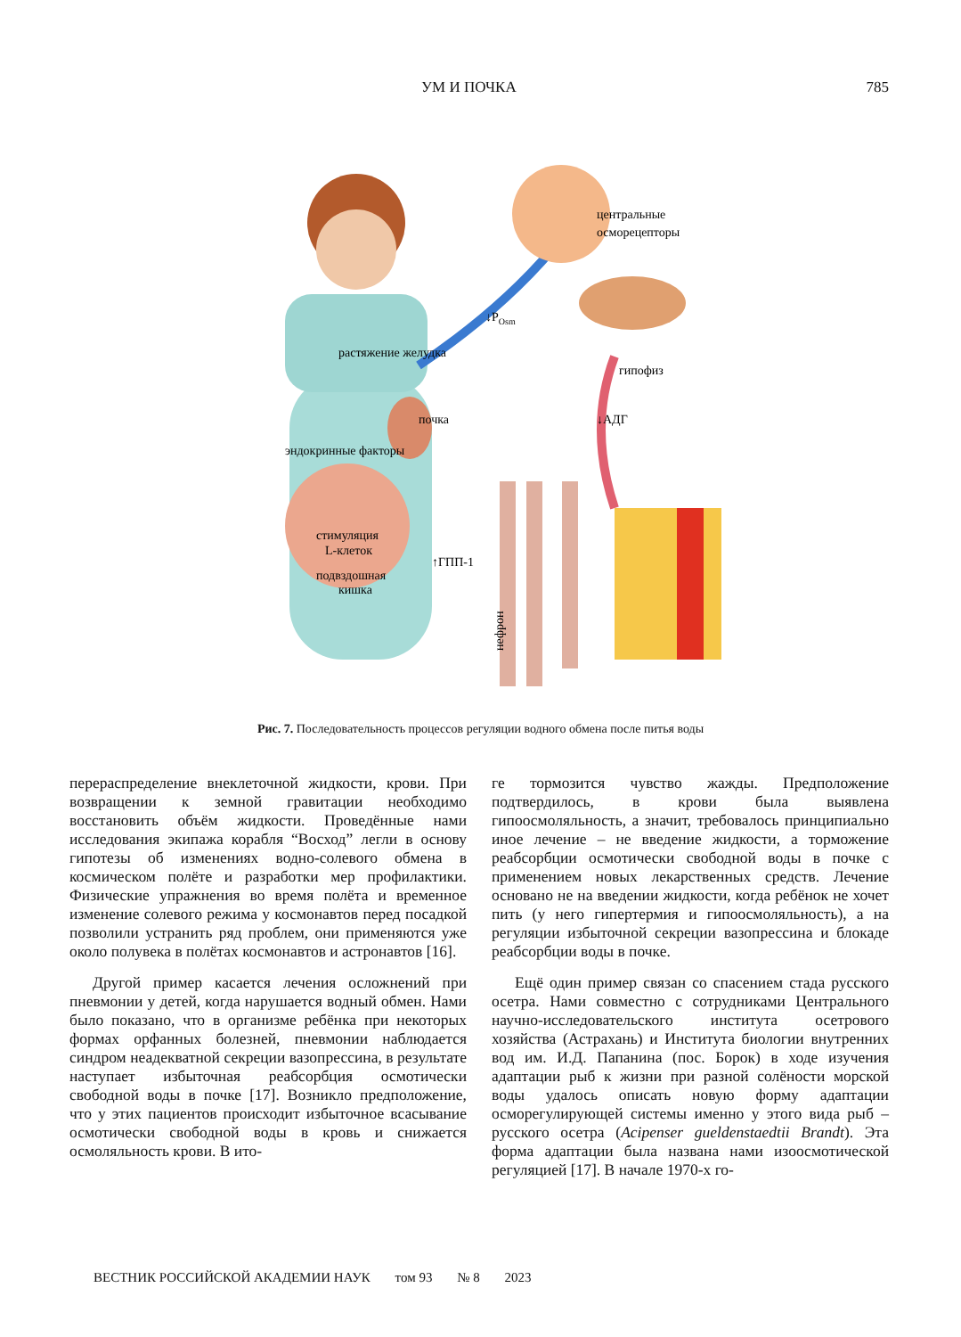УМ И ПОЧКА 785
центральные
осморецепторы
↓POsm
гипофиз
↓АДГ
почка
стимуляция
L-клеток
↑ГПП-1
подвздошная
кишка
растяжение желудка
эндокринные факторы
нефрон
Рис. 7. Последовательность процессов регуляции водного обмена после питья воды
перераспределение внеклеточной жидкости, крови. При возвращении к земной гравитации необходимо восстановить объём жидкости. Проведённые нами исследования экипажа корабля “Восход” легли в основу гипотезы об изменениях водно-солевого обмена в космическом полёте и разработки мер профилактики. Физические упражнения во время полёта и временное изменение солевого режима у космонавтов перед посадкой позволили устранить ряд проблем, они применяются уже около полувека в полётах космонавтов и астронавтов [16].
Другой пример касается лечения осложнений при пневмонии у детей, когда нарушается водный обмен. Нами было показано, что в организме ребёнка при некоторых формах орфанных болезней, пневмонии наблюдается синдром неадекватной секреции вазопрессина, в результате наступает избыточная реабсорбция осмотически свободной воды в почке [17]. Возникло предположение, что у этих пациентов происходит избыточное всасывание осмотически свободной воды в кровь и снижается осмоляльность крови. В ито-
ге тормозится чувство жажды. Предположение подтвердилось, в крови была выявлена гипоосмоляльность, а значит, требовалось принципиально иное лечение – не введение жидкости, а торможение реабсорбции осмотически свободной воды в почке с применением новых лекарственных средств. Лечение основано не на введении жидкости, когда ребёнок не хочет пить (у него гипертермия и гипоосмоляльность), а на регуляции избыточной секреции вазопрессина и блокаде реабсорбции воды в почке.
Ещё один пример связан со спасением стада русского осетра. Нами совместно с сотрудниками Центрального научно-исследовательского института осетрового хозяйства (Астрахань) и Института биологии внутренних вод им. И.Д. Папанина (пос. Борок) в ходе изучения адаптации рыб к жизни при разной солёности морской воды удалось описать новую форму адаптации осморегулирующей системы именно у этого вида рыб – русского осетра (Acipenser gueldenstaedtii Brandt). Эта форма адаптации была названа нами изоосмотической регуляцией [17]. В начале 1970-х го-
ВЕСТНИК РОССИЙСКОЙ АКАДЕМИИ НАУК том 93 № 8 2023